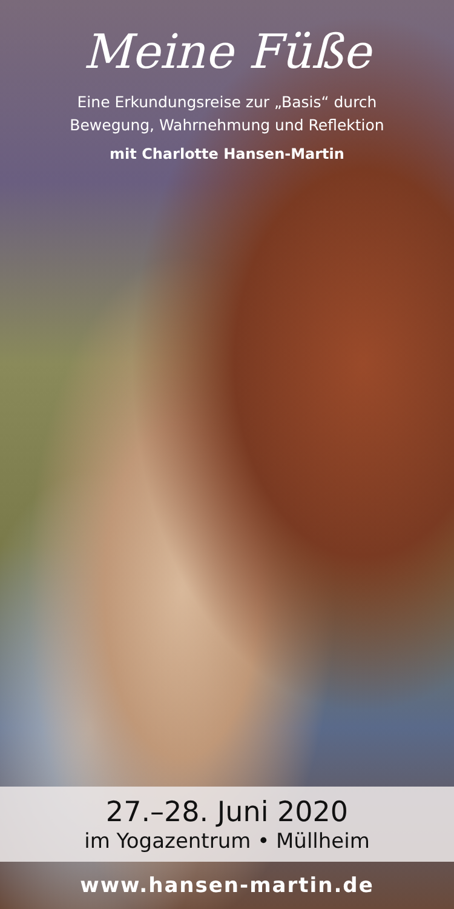Meine Füße
Eine Erkundungsreise zur „Basis“ durch
Bewegung, Wahrnehmung und Reflektion
mit Charlotte Hansen-Martin
27.–28. Juni 2020
im Yogazentrum • Müllheim
www.hansen-martin.de